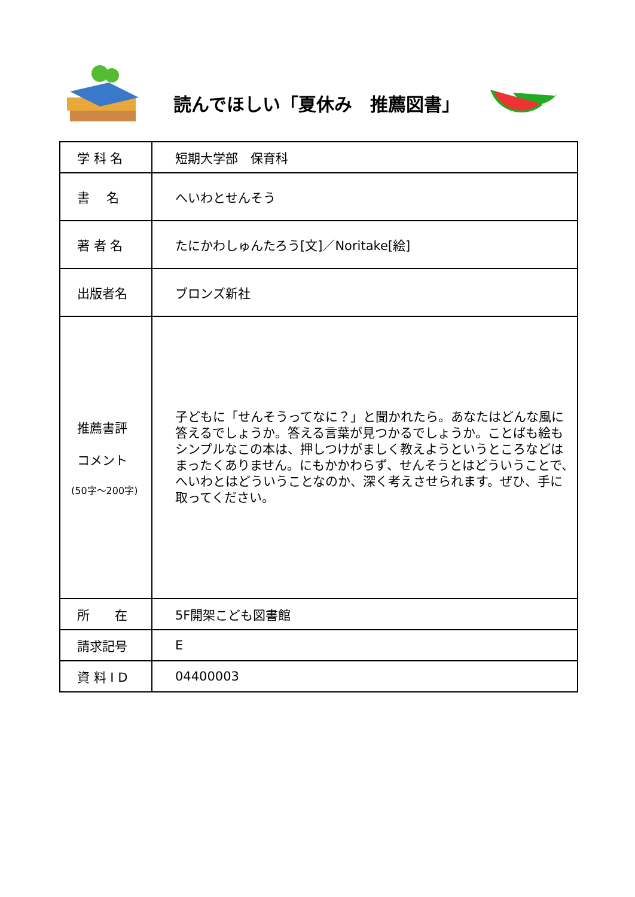読んでほしい「夏休み　推薦図書」
| 学 科 名 | 短期大学部 保育科 |
| 書 名 | へいわとせんそう |
| 著 者 名 | たにかわしゅんたろう[文]／Noritake[絵] |
| 出版者名 | ブロンズ新社 |
| 推薦書評 コメント (50字～200字) | 子どもに「せんそうってなに？」と聞かれたら。あなたはどんな風に答えるでしょうか。答える言葉が見つかるでしょうか。ことばも絵もシンプルなこの本は、押しつけがましく教えようというところなどはまったくありません。にもかかわらず、せんそうとはどういうことで、へいわとはどういうことなのか、深く考えさせられます。ぜひ、手に取ってください。 |
| 所 在 | 5F開架こども図書館 |
| 請求記号 | E |
| 資 料 I D | 04400003 |